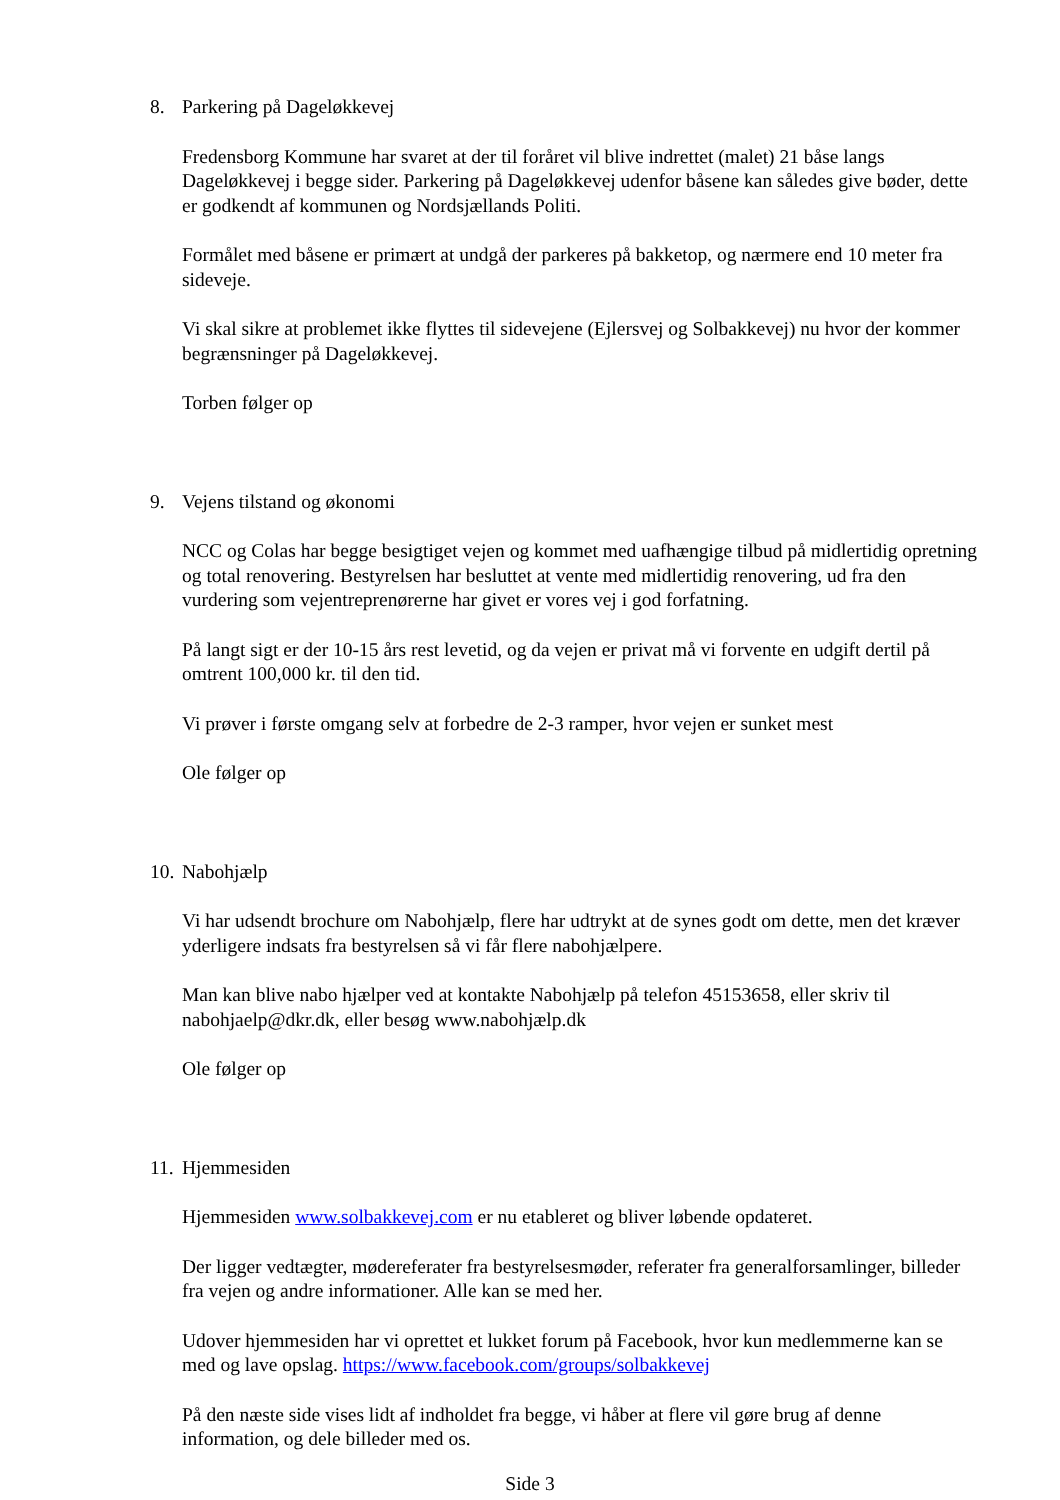8. Parkering på Dageløkkevej
Fredensborg Kommune har svaret at der til foråret vil blive indrettet (malet) 21 båse langs Dageløkkevej i begge sider. Parkering på Dageløkkevej udenfor båsene kan således give bøder, dette er godkendt af kommunen og Nordsjællands Politi.
Formålet med båsene er primært at undgå der parkeres på bakketop, og nærmere end 10 meter fra sideveje.
Vi skal sikre at problemet ikke flyttes til sidevejene (Ejlersvej og Solbakkevej) nu hvor der kommer begrænsninger på Dageløkkevej.
Torben følger op
9. Vejens tilstand og økonomi
NCC og Colas har begge besigtiget vejen og kommet med uafhængige tilbud på midlertidig opretning og total renovering. Bestyrelsen har besluttet at vente med midlertidig renovering, ud fra den vurdering som vejentreprenørerne har givet er vores vej i god forfatning.
På langt sigt er der 10-15 års rest levetid, og da vejen er privat må vi forvente en udgift dertil på omtrent 100,000 kr. til den tid.
Vi prøver i første omgang selv at forbedre de 2-3 ramper, hvor vejen er sunket mest
Ole følger op
10. Nabohjælp
Vi har udsendt brochure om Nabohjælp, flere har udtrykt at de synes godt om dette, men det kræver yderligere indsats fra bestyrelsen så vi får flere nabohjælpere.
Man kan blive nabo hjælper ved at kontakte Nabohjælp på telefon 45153658, eller skriv til nabohjaelp@dkr.dk, eller besøg www.nabohjælp.dk
Ole følger op
11. Hjemmesiden
Hjemmesiden www.solbakkevej.com er nu etableret og bliver løbende opdateret.
Der ligger vedtægter, mødereferater fra bestyrelsesmøder, referater fra generalforsamlinger, billeder fra vejen og andre informationer. Alle kan se med her.
Udover hjemmesiden har vi oprettet et lukket forum på Facebook, hvor kun medlemmerne kan se med og lave opslag. https://www.facebook.com/groups/solbakkevej
På den næste side vises lidt af indholdet fra begge, vi håber at flere vil gøre brug af denne information, og dele billeder med os.
Side 3